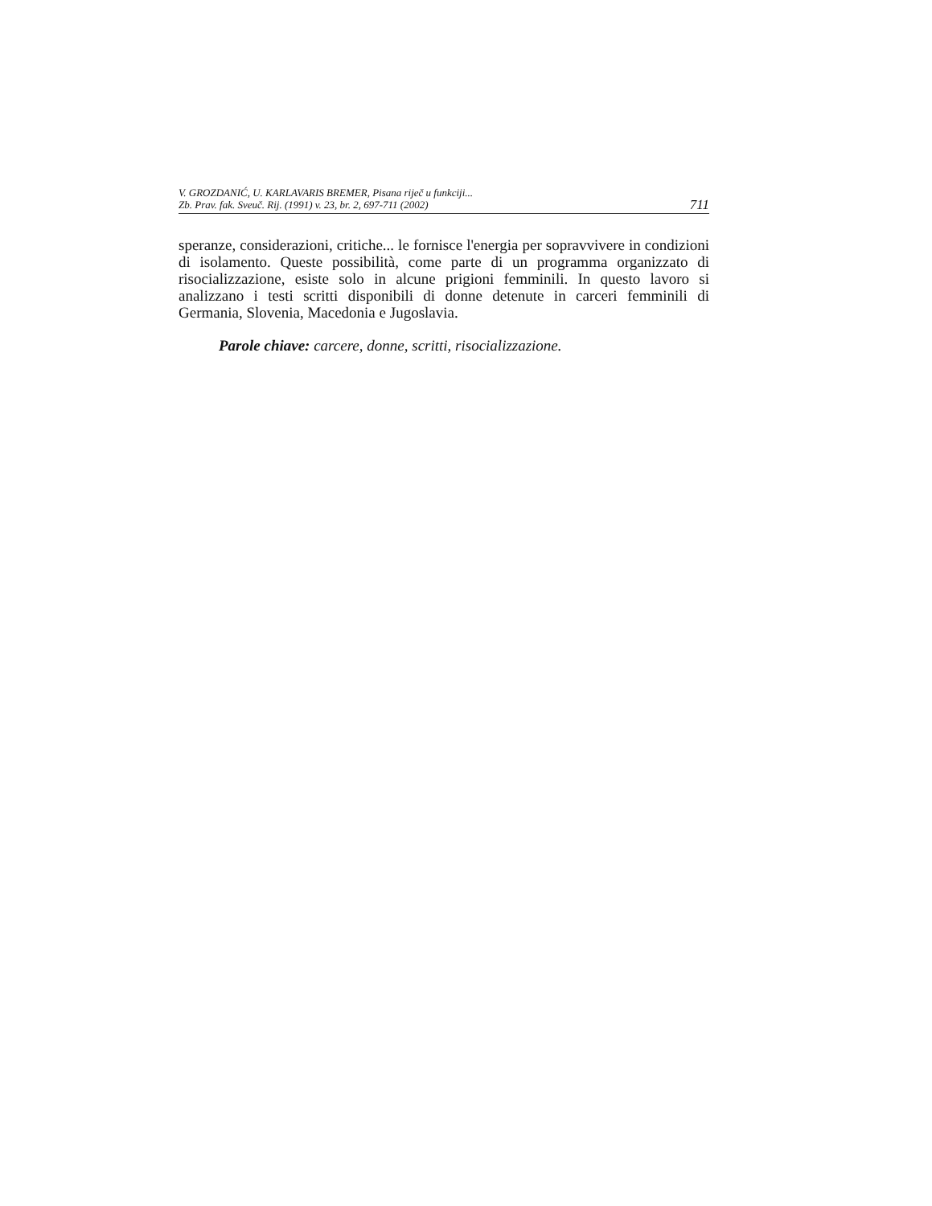V. GROZDANIĆ, U. KARLAVARIS BREMER, Pisana riječ u funkciji...
Zb. Prav. fak. Sveuč. Rij. (1991) v. 23, br. 2, 697-711 (2002) 711
speranze, considerazioni, critiche... le fornisce l'energia per sopravvivere in condizioni di isolamento. Queste possibilità, come parte di un programma organizzato di risocializzazione, esiste solo in alcune prigioni femminili. In questo lavoro si analizzano i testi scritti disponibili di donne detenute in carceri femminili di Germania, Slovenia, Macedonia e Jugoslavia.
Parole chiave: carcere, donne, scritti, risocializzazione.